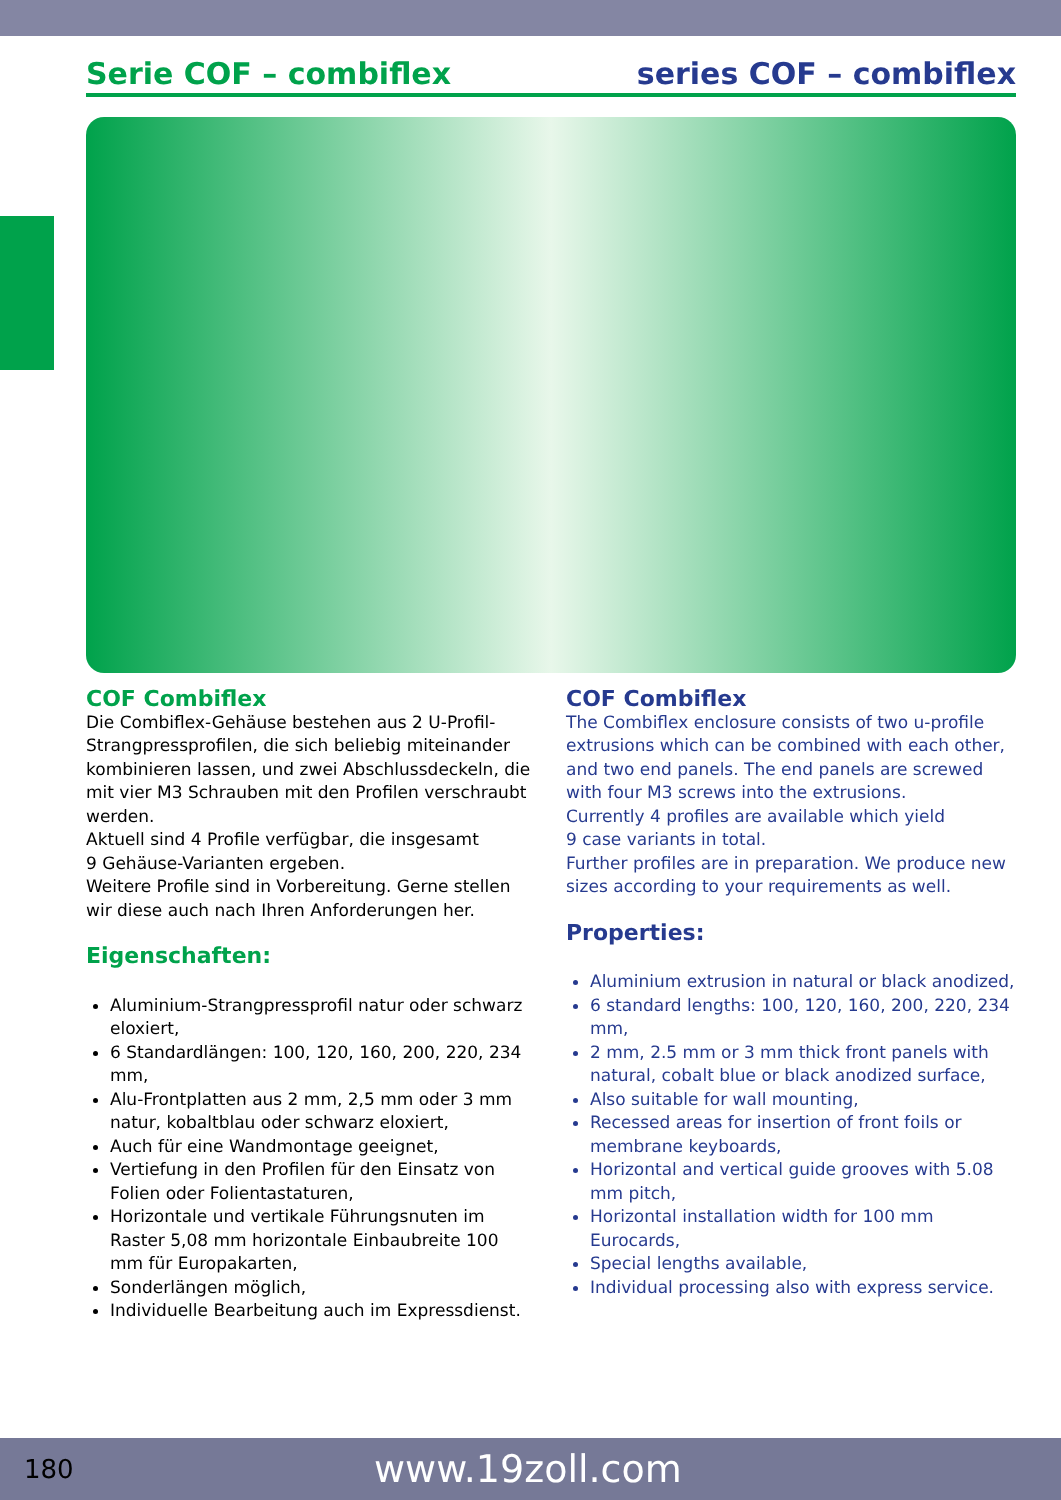Serie COF – combiflex series COF – combiflex
COF Combiflex
Die Combiflex-Gehäuse bestehen aus 2 U-Profil-Strang­pressprofilen, die sich beliebig miteinander kombinie­ren lassen, und zwei Abschlussdeckeln, die mit vier M3 Schrauben mit den Profilen verschraubt werden.
Aktuell sind 4 Profile verfügbar, die insgesamt
9 Gehäuse-Varianten ergeben.
Weitere Profile sind in Vorbereitung. Gerne stellen wir diese auch nach Ihren Anforderungen her.
Eigenschaften:
Aluminium-Strangpressprofil natur oder schwarz eloxiert,
6 Standardlängen: 100, 120, 160, 200, 220, 234 mm,
Alu-Frontplatten aus 2 mm, 2,5 mm oder 3 mm natur, kobaltblau oder schwarz eloxiert,
Auch für eine Wandmontage geeignet,
Vertiefung in den Profilen für den Einsatz von Folien oder Folientastaturen,
Horizontale und vertikale Führungsnuten im Raster 5,08 mm horizontale Einbaubreite 100 mm für Europakarten,
Sonderlängen möglich,
Individuelle Bearbeitung auch im Expressdienst.
COF Combiflex
The Combiflex enclosure consists of two u-profile ext­rusions which can be combined with each other, and two end panels. The end panels are screwed with four M3 screws into the extrusions.
Currently 4 profiles are available which yield
9 case variants in total.
Further profiles are in preparation. We produce new sizes according to your requirements as well.
Properties:
Aluminium extrusion in natural or black anodized,
6 standard lengths: 100, 120, 160, 200, 220, 234 mm,
2 mm, 2.5 mm or 3 mm thick front panels with natu­ral, cobalt blue or black anodized surface,
Also suitable for wall mounting,
Recessed areas for insertion of front foils or memb­rane keyboards,
Horizontal and vertical guide grooves with 5.08 mm pitch,
Horizontal installation width for 100 mm Eurocards,
Special lengths available,
Individual processing also with express service.
180 www.19zoll.com